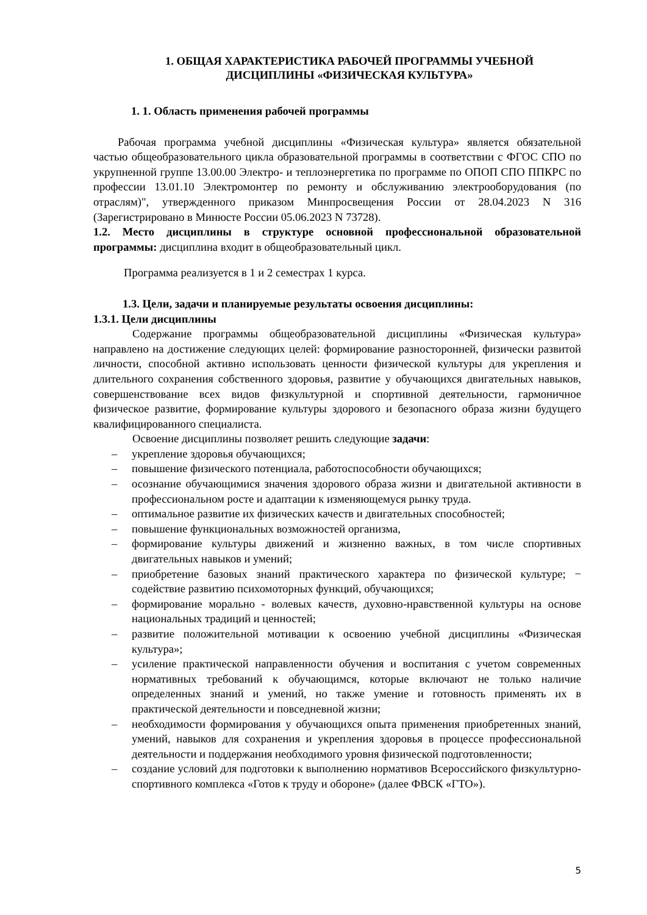1. ОБЩАЯ ХАРАКТЕРИСТИКА РАБОЧЕЙ ПРОГРАММЫ УЧЕБНОЙ
ДИСЦИПЛИНЫ «ФИЗИЧЕСКАЯ КУЛЬТУРА»
1. 1. Область применения рабочей программы
Рабочая программа учебной дисциплины «Физическая культура» является обязательной частью общеобразовательного цикла образовательной программы в соответствии с ФГОС СПО по укрупненной группе 13.00.00 Электро- и теплоэнергетика по программе по ОПОП СПО ППКРС по профессии 13.01.10 Электромонтер по ремонту и обслуживанию электрооборудования (по отраслям)", утвержденного приказом Минпросвещения России от 28.04.2023 N 316 (Зарегистрировано в Минюсте России 05.06.2023 N 73728).
1.2. Место дисциплины в структуре основной профессиональной образовательной программы: дисциплина входит в общеобразовательный цикл.
Программа реализуется в 1 и 2 семестрах 1 курса.
1.3. Цели, задачи и планируемые результаты освоения дисциплины:
1.3.1. Цели дисциплины
Содержание программы общеобразовательной дисциплины «Физическая культура» направлено на достижение следующих целей: формирование разносторонней, физически развитой личности, способной активно использовать ценности физической культуры для укрепления и длительного сохранения собственного здоровья, развитие у обучающихся двигательных навыков, совершенствование всех видов физкультурной и спортивной деятельности, гармоничное физическое развитие, формирование культуры здорового и безопасного образа жизни будущего квалифицированного специалиста.
Освоение дисциплины позволяет решить следующие задачи:
– укрепление здоровья обучающихся;
– повышение физического потенциала, работоспособности обучающихся;
– осознание обучающимися значения здорового образа жизни и двигательной активности в профессиональном росте и адаптации к изменяющемуся рынку труда.
– оптимальное развитие их физических качеств и двигательных способностей;
– повышение функциональных возможностей организма,
– формирование культуры движений и жизненно важных, в том числе спортивных двигательных навыков и умений;
– приобретение базовых знаний практического характера по физической культуре; − содействие развитию психомоторных функций, обучающихся;
– формирование морально - волевых качеств, духовно-нравственной культуры на основе национальных традиций и ценностей;
– развитие положительной мотивации к освоению учебной дисциплины «Физическая культура»;
– усиление практической направленности обучения и воспитания с учетом современных нормативных требований к обучающимся, которые включают не только наличие определенных знаний и умений, но также умение и готовность применять их в практической деятельности и повседневной жизни;
– необходимости формирования у обучающихся опыта применения приобретенных знаний, умений, навыков для сохранения и укрепления здоровья в процессе профессиональной деятельности и поддержания необходимого уровня физической подготовленности;
– создание условий для подготовки к выполнению нормативов Всероссийского физкультурно-спортивного комплекса «Готов к труду и обороне» (далее ФВСК «ГТО»).
5